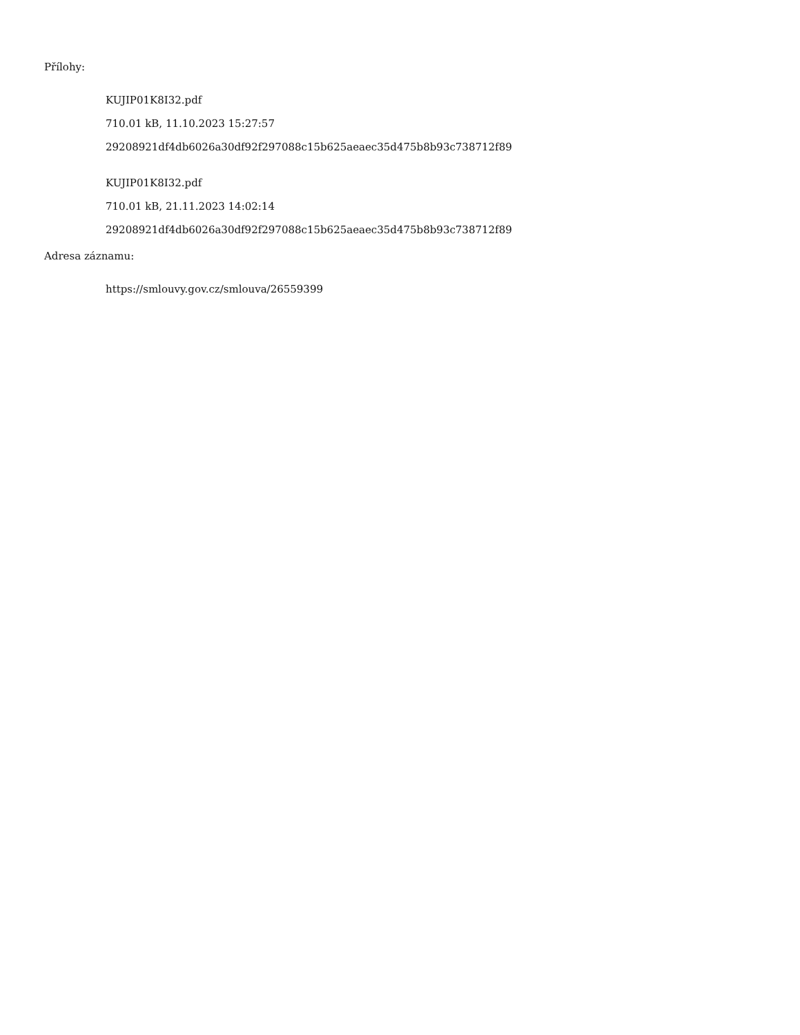Přílohy:
KUJIP01K8I32.pdf
710.01 kB, 11.10.2023 15:27:57
29208921df4db6026a30df92f297088c15b625aeaec35d475b8b93c738712f89
KUJIP01K8I32.pdf
710.01 kB, 21.11.2023 14:02:14
29208921df4db6026a30df92f297088c15b625aeaec35d475b8b93c738712f89
Adresa záznamu:
https://smlouvy.gov.cz/smlouva/26559399